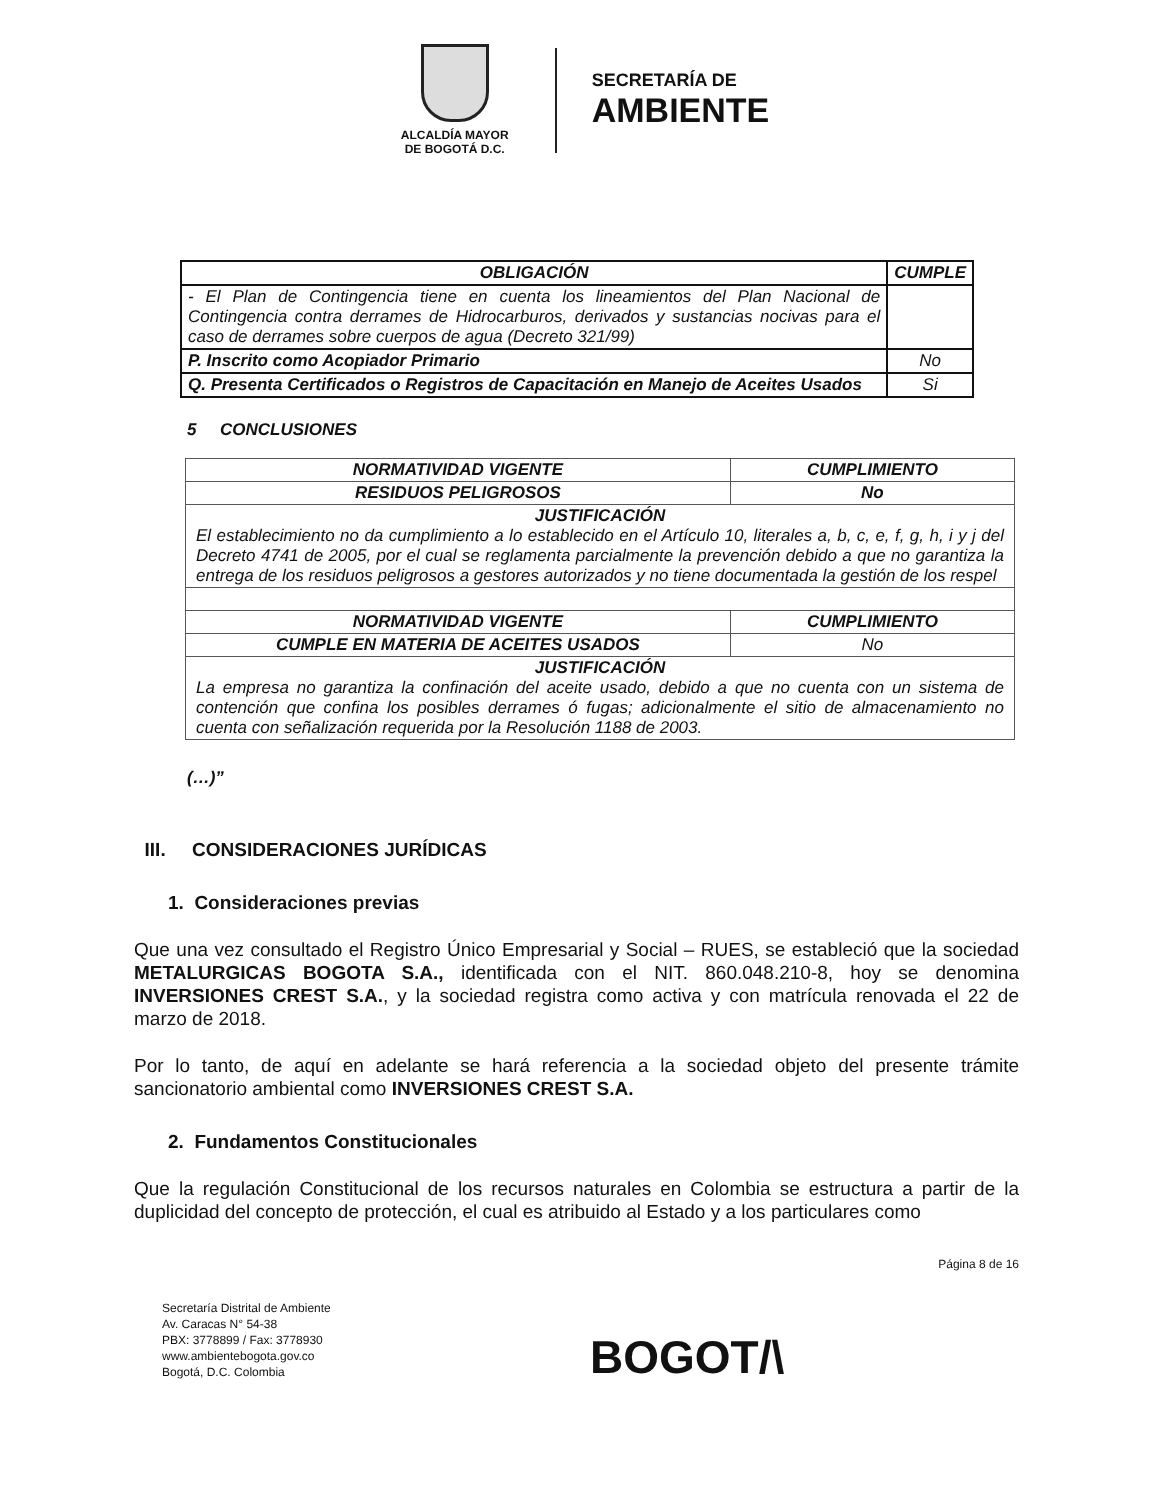ALCALDÍA MAYOR
DE BOGOTÁ D.C.
SECRETARÍA DE
AMBIENTE
| OBLIGACIÓN | CUMPLE |
| --- | --- |
| - El Plan de Contingencia tiene en cuenta los lineamientos del Plan Nacional de Contingencia contra derrames de Hidrocarburos, derivados y sustancias nocivas para el caso de derrames sobre cuerpos de agua (Decreto 321/99) | |
| P. Inscrito como Acopiador Primario | No |
| Q. Presenta Certificados o Registros de Capacitación en Manejo de Aceites Usados | Si |
5 CONCLUSIONES
| NORMATIVIDAD VIGENTE | CUMPLIMIENTO |
| --- | --- |
| RESIDUOS PELIGROSOS | No |
| JUSTIFICACIÓN El establecimiento no da cumplimiento a lo establecido en el Artículo 10, literales a, b, c, e, f, g, h, i y j del Decreto 4741 de 2005, por el cual se reglamenta parcialmente la prevención debido a que no garantiza la entrega de los residuos peligrosos a gestores autorizados y no tiene documentada la gestión de los respel | |
| NORMATIVIDAD VIGENTE | CUMPLIMIENTO |
| CUMPLE EN MATERIA DE ACEITES USADOS | No |
| JUSTIFICACIÓN La empresa no garantiza la confinación del aceite usado, debido a que no cuenta con un sistema de contención que confina los posibles derrames ó fugas; adicionalmente el sitio de almacenamiento no cuenta con señalización requerida por la Resolución 1188 de 2003. | |
(…)”
III. CONSIDERACIONES JURÍDICAS
1. Consideraciones previas
Que una vez consultado el Registro Único Empresarial y Social – RUES, se estableció que la sociedad METALURGICAS BOGOTA S.A., identificada con el NIT. 860.048.210-8, hoy se denomina INVERSIONES CREST S.A., y la sociedad registra como activa y con matrícula renovada el 22 de marzo de 2018.
Por lo tanto, de aquí en adelante se hará referencia a la sociedad objeto del presente trámite sancionatorio ambiental como INVERSIONES CREST S.A.
2. Fundamentos Constitucionales
Que la regulación Constitucional de los recursos naturales en Colombia se estructura a partir de la duplicidad del concepto de protección, el cual es atribuido al Estado y a los particulares como
Página 8 de 16
Secretaría Distrital de Ambiente
Av. Caracas N° 54-38
PBX: 3778899 / Fax: 3778930
www.ambientebogota.gov.co
Bogotá, D.C. Colombia
BOGOT/\